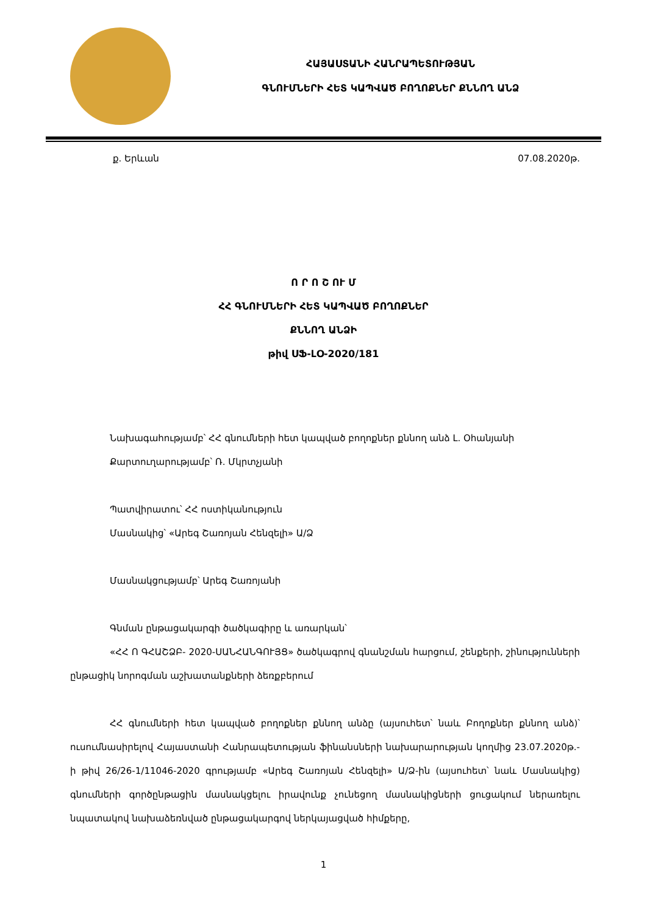ՀԱՅԱՍՏԱՆԻ ՀԱՆՐԱՊԵՏՈՒԹՅԱՆ
ԳՆՈՒՄՆԵՐԻ ՀԵՏ ԿԱՊՎԱԾ ԲՈՂՈՔՆԵՐ ՔՆՆՈՂ ԱՆՁ
ք. Երևան 07.08.2020թ.
Ո Ր Ո Շ ՈՒ Մ
ՀՀ ԳՆՈՒՄՆԵՐԻ ՀԵՏ ԿԱՊՎԱԾ ԲՈՂՈՔՆԵՐ
ՔՆՆՈՂ ԱՆՁԻ
թիվ ՍՖ-ԼՕ-2020/181
Նախագահությամբ՝ ՀՀ գնումների հետ կապված բողոքներ քննող անձ Լ. Օհանյանի
Քարտուղարությամբ՝ Ռ. Մկրտչյանի
Պատվիրատու՝ ՀՀ ոստիկանություն
Մասնակից՝ «Արեգ Շառոյան Հենզելի» Ա/Ձ
Մասնակցությամբ՝ Արեգ Շառոյանի
Գնման ընթացակարգի ծածկագիրը և առարկան՝
«ՀՀ Ո ԳՀԱՇՁԲ- 2020-ՍԱՆՀԱՆԳՈՒՅՑ» ծածկագրով գնանշման հարցում, շենքերի, շինությունների ընթացիկ նորոգման աշխատանքների ձեռքբերում
ՀՀ գնումների հետ կապված բողոքներ քննող անձը (այսուհետ՝ նաև Բողոքներ քննող անձ)՝ ուսումնասիրելով Հայաստանի Հանրապետության ֆինանսների նախարարության կողմից 23.07.2020թ.-ի թիվ 26/26-1/11046-2020 գրությամբ «Արեգ Շառոյան Հենզելի» Ա/Ձ-ին (այսուհետ՝ նաև Մասնակից) գնումների գործընթացին մասնակցելու իրավունք չունեցող մասնակիցների ցուցակում ներառելու նպատակով նախաձեռնված ընթացակարգով ներկայացված հիմքերը,
1